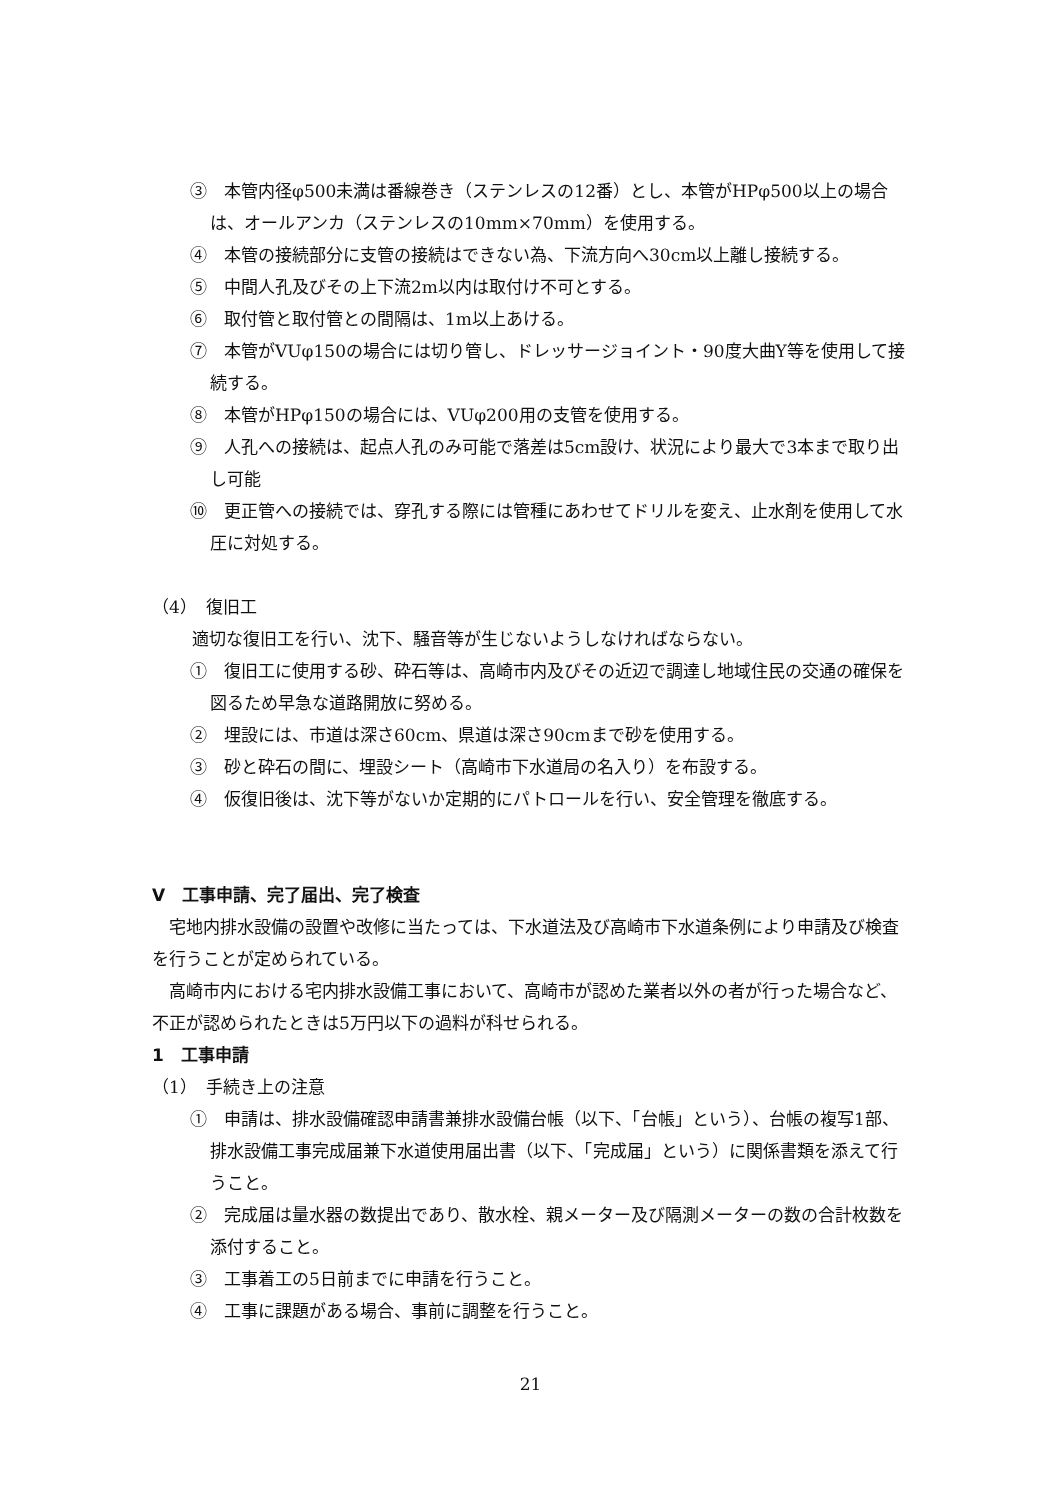③　本管内径φ500未満は番線巻き（ステンレスの12番）とし、本管がHPφ500以上の場合は、オールアンカ（ステンレスの10mm×70mm）を使用する。
④　本管の接続部分に支管の接続はできない為、下流方向へ30cm以上離し接続する。
⑤　中間人孔及びその上下流2m以内は取付け不可とする。
⑥　取付管と取付管との間隔は、1m以上あける。
⑦　本管がVUφ150の場合には切り管し、ドレッサージョイント・90度大曲Y等を使用して接続する。
⑧　本管がHPφ150の場合には、VUφ200用の支管を使用する。
⑨　人孔への接続は、起点人孔のみ可能で落差は5cm設け、状況により最大で3本まで取り出し可能
⑩　更正管への接続では、穿孔する際には管種にあわせてドリルを変え、止水剤を使用して水圧に対処する。
（4）　復旧工
適切な復旧工を行い、沈下、騒音等が生じないようしなければならない。
①　復旧工に使用する砂、砕石等は、高崎市内及びその近辺で調達し地域住民の交通の確保を図るため早急な道路開放に努める。
②　埋設には、市道は深さ60cm、県道は深さ90cmまで砂を使用する。
③　砂と砕石の間に、埋設シート（高崎市下水道局の名入り）を布設する。
④　仮復旧後は、沈下等がないか定期的にパトロールを行い、安全管理を徹底する。
Ⅴ　工事申請、完了届出、完了検査
　宅地内排水設備の設置や改修に当たっては、下水道法及び高崎市下水道条例により申請及び検査を行うことが定められている。
　高崎市内における宅内排水設備工事において、高崎市が認めた業者以外の者が行った場合など、不正が認められたときは5万円以下の過料が科せられる。
1　工事申請
（1）　手続き上の注意
①　申請は、排水設備確認申請書兼排水設備台帳（以下、「台帳」という）、台帳の複写1部、排水設備工事完成届兼下水道使用届出書（以下、「完成届」という）に関係書類を添えて行うこと。
②　完成届は量水器の数提出であり、散水栓、親メーター及び隔測メーターの数の合計枚数を添付すること。
③　工事着工の5日前までに申請を行うこと。
④　工事に課題がある場合、事前に調整を行うこと。
21